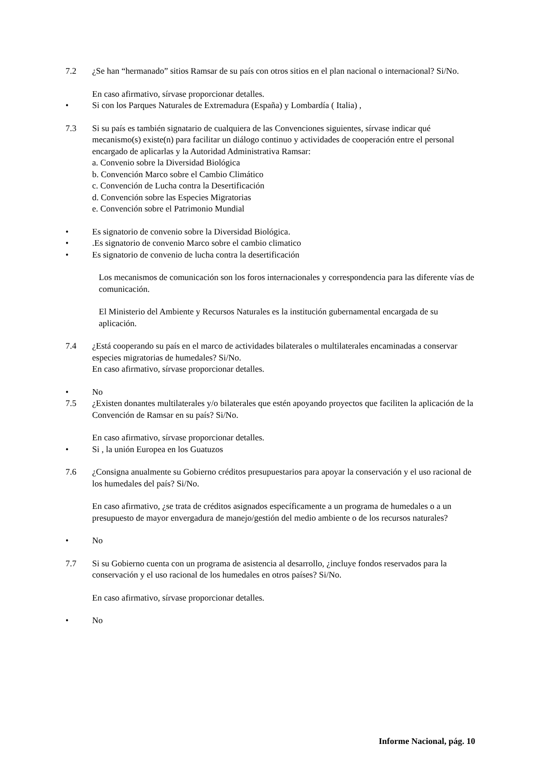7.2 ¿Se han “hermanado” sitios Ramsar de su país con otros sitios en el plan nacional o internacional? Si/No.
En caso afirmativo, sírvase proporcionar detalles.
• Si con los Parques Naturales de Extremadura (España) y Lombardía ( Italia) ,
7.3 Si su país es también signatario de cualquiera de las Convenciones siguientes, sírvase indicar qué mecanismo(s) existe(n) para facilitar un diálogo continuo y actividades de cooperación entre el personal encargado de aplicarlas y la Autoridad Administrativa Ramsar:
a. Convenio sobre la Diversidad Biológica
b. Convención Marco sobre el Cambio Climático
c. Convención de Lucha contra la Desertificación
d. Convención sobre las Especies Migratorias
e. Convención sobre el Patrimonio Mundial
• Es signatorio de convenio sobre la Diversidad Biológica.
• .Es signatorio de convenio Marco sobre el cambio climatico
• Es signatorio de convenio de lucha contra la desertificación
Los mecanismos de comunicación son los foros internacionales y correspondencia para las diferente vías de comunicación.
El Ministerio del Ambiente y Recursos Naturales es la institución gubernamental encargada de su aplicación.
7.4 ¿Está cooperando su país en el marco de actividades bilaterales o multilaterales encaminadas a conservar especies migratorias de humedales? Si/No.
En caso afirmativo, sírvase proporcionar detalles.
• No
7.5 ¿Existen donantes multilaterales y/o bilaterales que estén apoyando proyectos que faciliten la aplicación de la Convención de Ramsar en su país? Si/No.
En caso afirmativo, sírvase proporcionar detalles.
• Si , la unión Europea en los Guatuzos
7.6 ¿Consigna anualmente su Gobierno créditos presupuestarios para apoyar la conservación y el uso racional de los humedales del país? Si/No.
En caso afirmativo, ¿se trata de créditos asignados específicamente a un programa de humedales o a un presupuesto de mayor envergadura de manejo/gestión del medio ambiente o de los recursos naturales?
• No
7.7 Si su Gobierno cuenta con un programa de asistencia al desarrollo, ¿incluye fondos reservados para la conservación y el uso racional de los humedales en otros países? Si/No.
En caso afirmativo, sírvase proporcionar detalles.
• No
Informe Nacional, pág. 10